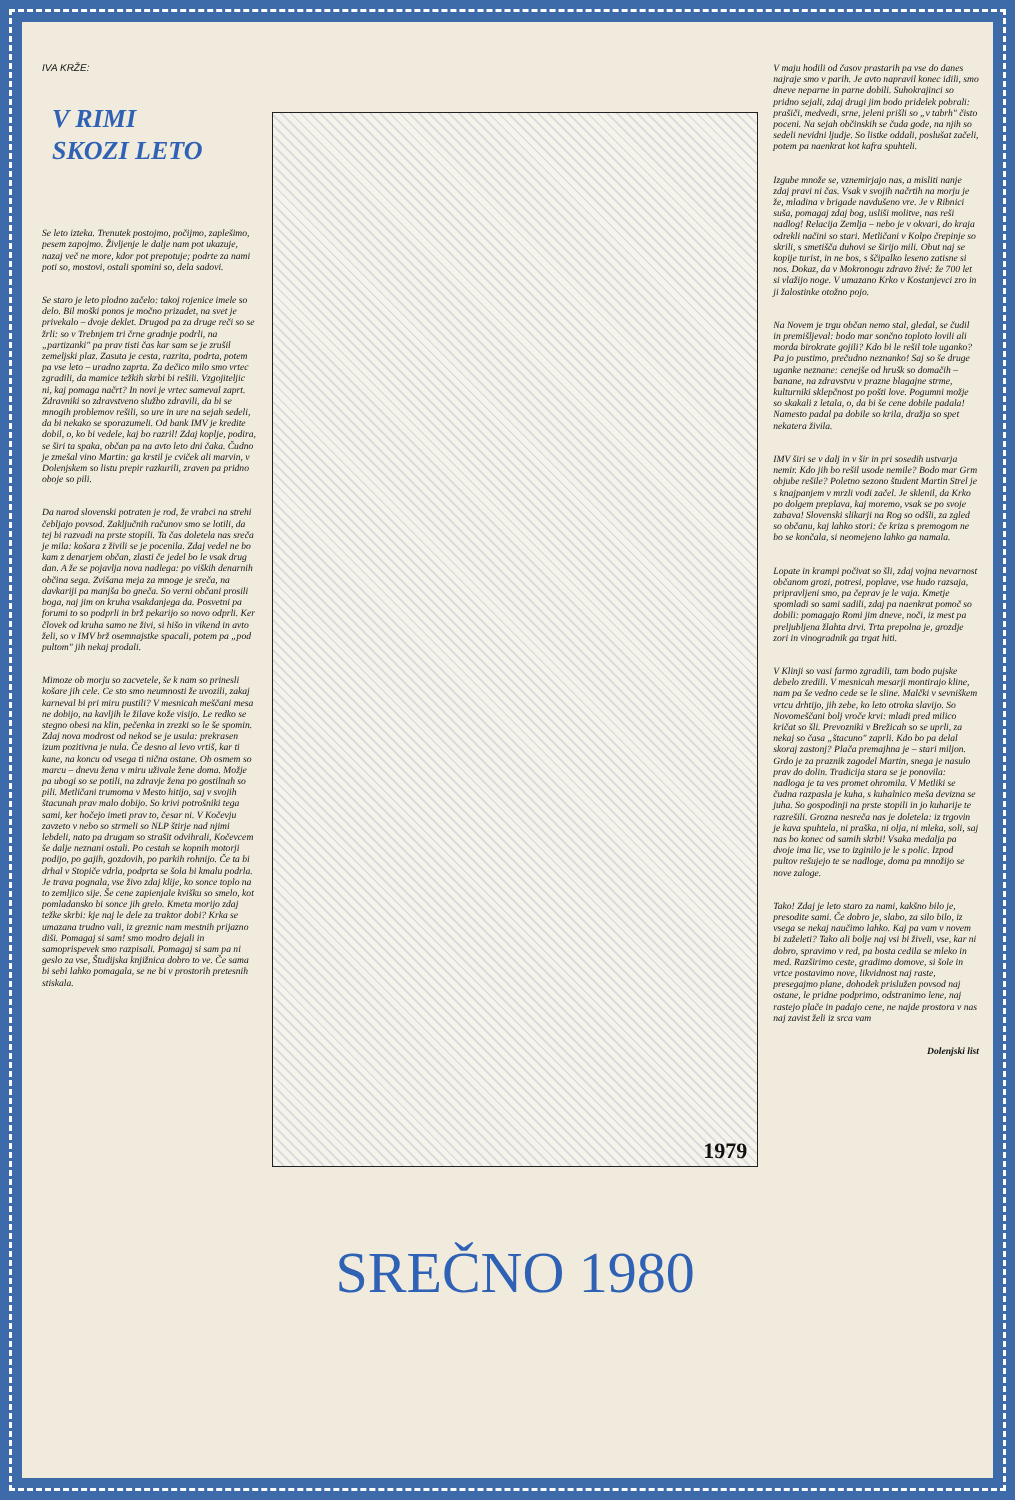IVA KRŽE:
V RIMI
SKOZI LETO
Se leto izteka. Trenutek postojmo, počijmo, zaplešimo, pesem zapojmo. Življenje le dalje nam pot ukazuje, nazaj več ne more, kdor pot prepotuje; podrte za nami poti so, mostovi, ostali spomini so, dela sadovi.
Se staro je leto plodno začelo: takoj rojenice imele so delo. Bil moški ponos je močno prizadet, na svet je privekalo – dvoje deklet. Drugod pa za druge reči so se žrli: so v Trebnjem tri črne gradnje podrli, na „partizanki" pa prav tisti čas kar sam se je zrušil zemeljski plaz. Zasuta je cesta, razrita, podrta, potem pa vse leto – uradno zaprta. Za dečico milo smo vrtec zgradili, da mamice težkih skrbi bi rešili. Vzgojiteljic ni, kaj pomaga načrt? In novi je vrtec sameval zaprt. Zdravniki so zdravstveno službo zdravili, da bi se mnogih problemov rešili, so ure in ure na sejah sedeli, da bi nekako se sporazumeli. Od bank IMV je kredite dobil, o, ko bi vedele, kaj bo razril! Zdaj koplje, podira, se širi ta spaka, občan pa na avto leto dni čaka. Čudno je zmešal vino Martin: ga krstil je cviček ali marvin, v Dolenjskem so listu prepir razkurili, zraven pa pridno oboje so pili.
Da narod slovenski potraten je rod, že vrabci na strehi čebljajo povsod. Zaključnih računov smo se lotili, da tej bi razvadi na prste stopili. Ta čas doletela nas sreča je mila: košara z živili se je pocenila. Zdaj vedel ne bo kam z denarjem občan, zlasti če jedel bo le vsak drug dan. A že se pojavlja nova nadlega: po viških denarnih občina sega. Zvišana meja za mnoge je sreča, na davkariji pa manjša bo gneča. So verni občani prosili boga, naj jim on kruha vsakdanjega da. Posvetni pa forumi to so podprli in brž pekarijo so novo odprli. Ker človek od kruha samo ne živi, si hišo in vikend in avto želi, so v IMV brž osemnajstke spacali, potem pa „pod pultom" jih nekaj prodali.
Mimoze ob morju so zacvetele, še k nam so prinesli košare jih cele. Ce sto smo neumnosti že uvozili, zakaj karneval bi pri miru pustili? V mesnicah meščani mesa ne dobijo, na kavljih le žilave kože visijo. Le redko se stegno obesi na klin, pečenka in zrezki so le še spomin. Zdaj nova modrost od nekod se je usula: prekrasen izum pozitivna je nula. Če desno al levo vrtiš, kar ti kane, na koncu od vsega ti nična ostane. Ob osmem so marcu – dnevu žena v miru uživale žene doma. Možje pa ubogi so se potili, na zdravje žena po gostilnah so pili. Metličani trumoma v Mesto hitijo, saj v svojih štacunah prav malo dobijo. So krivi potrošniki tega sami, ker hočejo imeti prav to, česar ni. V Kočevju zavzeto v nebo so strmeli so NLP štirje nad njimi lebdeli, nato pa drugam so strašit odvihrali, Kočevcem še dalje neznani ostali. Po cestah se kopnih motorji podijo, po gajih, gozdovih, po parkih rohnijo. Če ta bi drhal v Stopiče vdrla, podprta se šola bi kmalu podrla. Je trava pognala, vse živo zdaj klije, ko sonce toplo na to zemljico sije. Še cene zapienjale kvišku so smelo, kot pomladansko bi sonce jih grelo. Kmeta morijo zdaj težke skrbi: kje naj le dele za traktor dobi? Krka se umazana trudno vali, iz greznic nam mestnih prijazno diši. Pomagaj si sam! smo modro dejali in samoprispevek smo razpisali. Pomagaj si sam pa ni geslo za vse, Študijska knjižnica dobro to ve. Če sama bi sebi lahko pomagala, se ne bi v prostorih pretesnih stiskala.
1979
SREČNO 1980
V maju hodili od časov prastarih pa vse do danes najraje smo v parih. Je avto napravil konec idili, smo dneve neparne in parne dobili. Suhokrajinci so pridno sejali, zdaj drugi jim bodo pridelek pobrali: prašiči, medvedi, srne, jeleni prišli so „v tabrh" čisto poceni. Na sejah občinskih se čuda gode, na njih so sedeli nevidni ljudje. So listke oddali, poslušat začeli, potem pa naenkrat kot kafra spuhteli.
Izgube množe se, vznemirjajo nas, a misliti nanje zdaj pravi ni čas. Vsak v svojih načrtih na morju je že, mladina v brigade navdušeno vre. Je v Ribnici suša, pomagaj zdaj bog, usliši molitve, nas reši nadlog! Relacija Zemlja – nebo je v okvari, do kraja odrekli načini so stari. Metličani v Kolpo črepinje so skrili, s smetišča duhovi se širijo mili. Obut naj se kopije turist, in ne bos, s ščipalko leseno zatisne si nos. Dokaz, da v Mokronogu zdravo živé: že 700 let si vlažijo noge. V umazano Krko v Kostanjevci zro in ji žalostinke otožno pojo.
Na Novem je trgu občan nemo stal, gledal, se čudil in premišljeval: bodo mar sončno toploto lovili ali morda birokrate gojili? Kdo bi le rešil tole uganko? Pa jo pustimo, prečudno neznanko! Saj so še druge uganke neznane: cenejše od hrušk so domačih – banane, na zdravstvu v prazne blagajne strme, kulturniki sklepčnost po pošti love. Pogumni možje so skakali z letala, o, da bi še cene dobile padala! Namesto padal pa dobile so krila, dražja so spet nekatera živila.
IMV širi se v dalj in v šir in pri sosedih ustvarja nemir. Kdo jih bo rešil usode nemile? Bodo mar Grm objube rešile? Poletno sezono študent Martin Strel je s knajpanjem v mrzli vodi začel. Je sklenil, da Krko po dolgem preplava, kaj moremo, vsak se po svoje zabava! Slovenski slikarji na Rog so odšli, za zgled so občanu, kaj lahko stori: če kriza s premogom ne bo se končala, si neomejeno lahko ga namala.
Lopate in krampi počivat so šli, zdaj vojna nevarnost občanom grozi, potresi, poplave, vse hudo razsaja, pripravljeni smo, pa čeprav je le vaja. Kmetje spomladi so sami sadili, zdaj pa naenkrat pomoč so dobili: pomagajo Romi jim dneve, noči, iz mest pa preljubljena žlahta drvi. Trta prepolna je, grozdje zori in vinogradnik ga trgat hiti.
V Klinji so vasi farmo zgradili, tam bodo pujske debelo zredili. V mesnicah mesarji montirajo kline, nam pa še vedno cede se le sline. Malčki v sevniškem vrtcu drhtijo, jih zebe, ko leto otroka slavijo. So Novomeščani bolj vroče krvi: mladi pred milico kričat so šli. Prevozniki v Brežicah so se uprli, za nekaj so časa „štacuno" zaprli. Kdo bo pa delal skoraj zastonj? Plača premajhna je – stari miljon. Grdo je za praznik zagodel Martin, snega je nasulo prav do dolin. Tradicija stara se je ponovila: nadloga je ta ves promet ohromila. V Metliki se čudna razpasla je kuha, s kuhalnico meša devizna se juha. So gospodinji na prste stopili in jo kuharije te razrešili. Grozna nesreča nas je doletela: iz trgovin je kava spuhtela, ni praška, ni olja, ni mleka, soli, saj nas bo konec od samih skrbi! Vsaka medalja pa dvoje ima lic, vse to izginilo je le s polic. Izpod pultov rešujejo te se nadloge, doma pa množijo se nove zaloge.
Tako! Zdaj je leto staro za nami, kakšno bilo je, presodite sami. Če dobro je, slabo, za silo bilo, iz vsega se nekaj naučimo lahko. Kaj pa vam v novem bi zaželeti? Tako ali bolje naj vsi bi živeli, vse, kar ni dobro, spravimo v red, pa bosta cedila se mleko in med. Razširimo ceste, gradimo domove, si šole in vrtce postavimo nove, likvidnost naj raste, presegajmo plane, dohodek prislužen povsod naj ostane, le pridne podprimo, odstranimo lene, naj rastejo plače in padajo cene, ne najde prostora v nas naj zavist želi iz srca vam
Dolenjski list